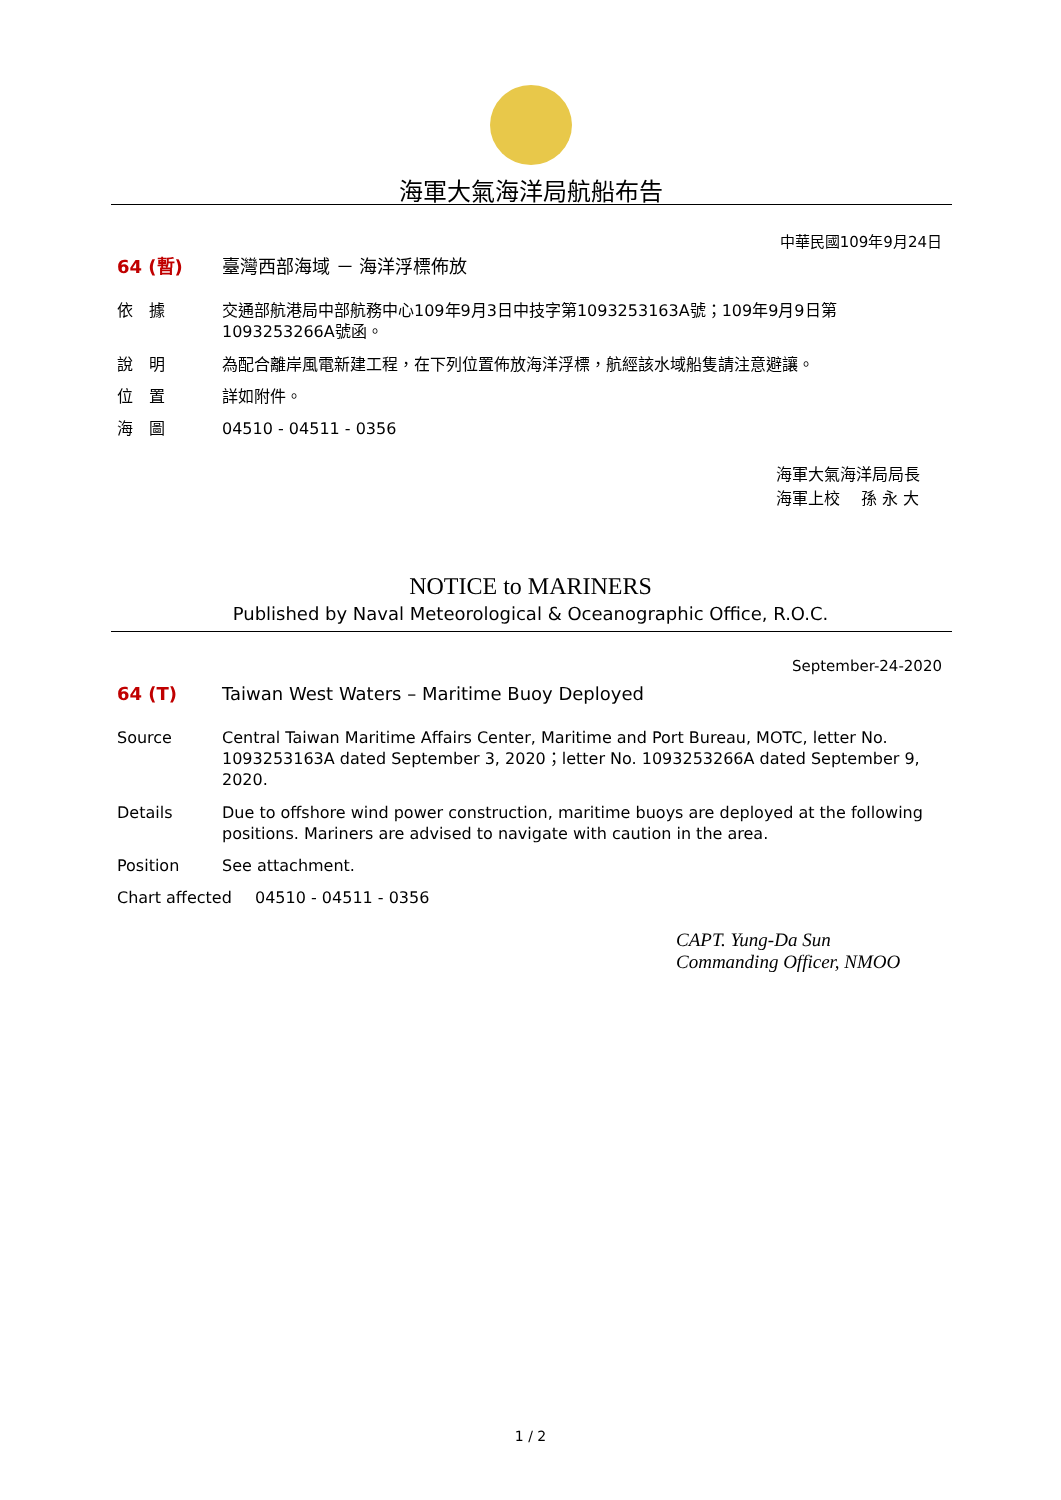海軍大氣海洋局航船布告
中華民國109年9月24日
64 (暫) 臺灣西部海域 － 海洋浮標佈放
依　據 交通部航港局中部航務中心109年9月3日中技字第1093253163A號；109年9月9日第1093253266A號函。
說　明 為配合離岸風電新建工程，在下列位置佈放海洋浮標，航經該水域船隻請注意避讓。
位　置 詳如附件。
海　圖 04510 - 04511 - 0356
海軍大氣海洋局局長
海軍上校　 孫 永 大
NOTICE to MARINERS
Published by Naval Meteorological & Oceanographic Office, R.O.C.
September-24-2020
64 (T) Taiwan West Waters – Maritime Buoy Deployed
Source Central Taiwan Maritime Affairs Center, Maritime and Port Bureau, MOTC, letter No. 1093253163A dated September 3, 2020；letter No. 1093253266A dated September 9, 2020.
Details Due to offshore wind power construction, maritime buoys are deployed at the following positions. Mariners are advised to navigate with caution in the area.
Position See attachment.
Chart affected 04510 - 04511 - 0356
CAPT. Yung-Da Sun
Commanding Officer, NMOO
1 / 2